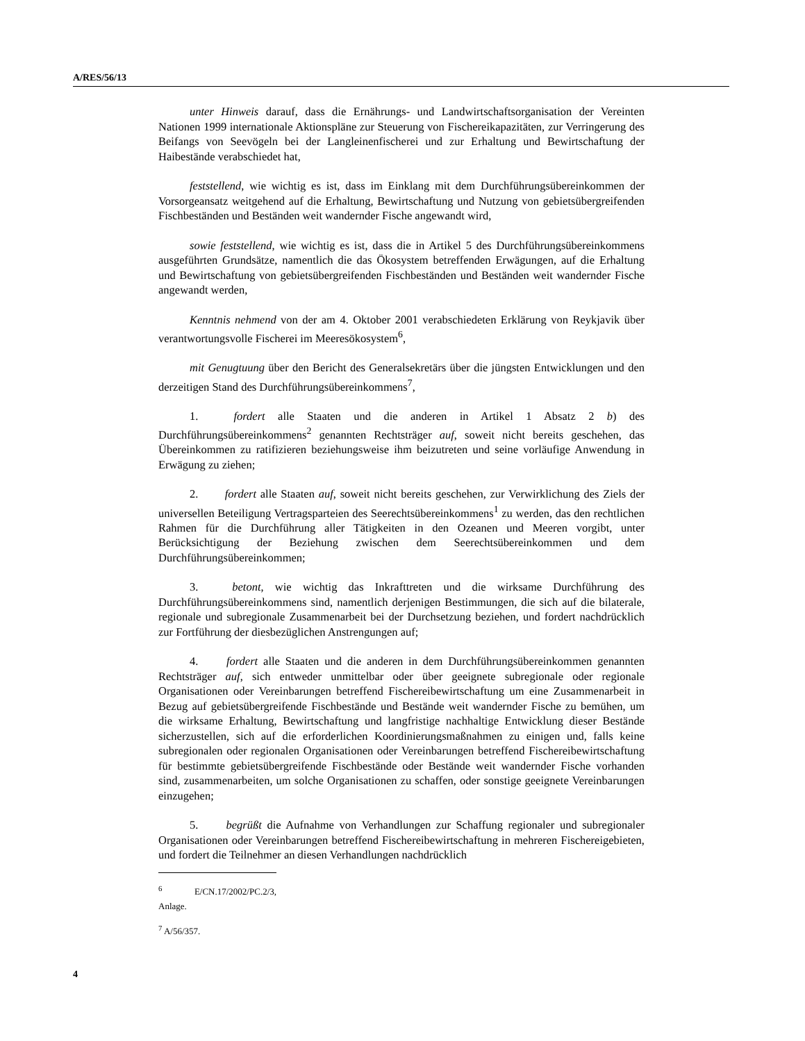A/RES/56/13
unter Hinweis darauf, dass die Ernährungs- und Landwirtschaftsorganisation der Vereinten Nationen 1999 internationale Aktionspläne zur Steuerung von Fischereikapazitäten, zur Verringerung des Beifangs von Seevögeln bei der Langleinenfischerei und zur Erhaltung und Bewirtschaftung der Haibestände verabschiedet hat,
feststellend, wie wichtig es ist, dass im Einklang mit dem Durchführungsübereinkommen der Vorsorgeansatz weitgehend auf die Erhaltung, Bewirtschaftung und Nutzung von gebietsübergreifenden Fischbeständen und Beständen weit wandernder Fische angewandt wird,
sowie feststellend, wie wichtig es ist, dass die in Artikel 5 des Durchführungsübereinkommens ausgeführten Grundsätze, namentlich die das Ökosystem betreffenden Erwägungen, auf die Erhaltung und Bewirtschaftung von gebietsübergreifenden Fischbeständen und Beständen weit wandernder Fische angewandt werden,
Kenntnis nehmend von der am 4. Oktober 2001 verabschiedeten Erklärung von Reykjavik über verantwortungsvolle Fischerei im Meeresökosystem<sup>6</sup>,
mit Genugtuung über den Bericht des Generalsekretärs über die jüngsten Entwicklungen und den derzeitigen Stand des Durchführungsübereinkommens<sup>7</sup>,
1. fordert alle Staaten und die anderen in Artikel 1 Absatz 2 b) des Durchführungsübereinkommens<sup>2</sup> genannten Rechtsträger auf, soweit nicht bereits geschehen, das Übereinkommen zu ratifizieren beziehungsweise ihm beizutreten und seine vorläufige Anwendung in Erwägung zu ziehen;
2. fordert alle Staaten auf, soweit nicht bereits geschehen, zur Verwirklichung des Ziels der universellen Beteiligung Vertragsparteien des Seerechtsübereinkommens<sup>1</sup> zu werden, das den rechtlichen Rahmen für die Durchführung aller Tätigkeiten in den Ozeanen und Meeren vorgibt, unter Berücksichtigung der Beziehung zwischen dem Seerechtsübereinkommen und dem Durchführungsübereinkommen;
3. betont, wie wichtig das Inkrafttreten und die wirksame Durchführung des Durchführungsübereinkommens sind, namentlich derjenigen Bestimmungen, die sich auf die bilaterale, regionale und subregionale Zusammenarbeit bei der Durchsetzung beziehen, und fordert nachdrücklich zur Fortführung der diesbezüglichen Anstrengungen auf;
4. fordert alle Staaten und die anderen in dem Durchführungsübereinkommen genannten Rechtsträger auf, sich entweder unmittelbar oder über geeignete subregionale oder regionale Organisationen oder Vereinbarungen betreffend Fischereibewirtschaftung um eine Zusammenarbeit in Bezug auf gebietsübergreifende Fischbestände und Bestände weit wandernder Fische zu bemühen, um die wirksame Erhaltung, Bewirtschaftung und langfristige nachhaltige Entwicklung dieser Bestände sicherzustellen, sich auf die erforderlichen Koordinierungsmaßnahmen zu einigen und, falls keine subregionalen oder regionalen Organisationen oder Vereinbarungen betreffend Fischereibewirtschaftung für bestimmte gebietsübergreifende Fischbestände oder Bestände weit wandernder Fische vorhanden sind, zusammenarbeiten, um solche Organisationen zu schaffen, oder sonstige geeignete Vereinbarungen einzugehen;
5. begrüßt die Aufnahme von Verhandlungen zur Schaffung regionaler und subregionaler Organisationen oder Vereinbarungen betreffend Fischereibewirtschaftung in mehreren Fischereigebieten, und fordert die Teilnehmer an diesen Verhandlungen nachdrücklich
<sup>6</sup> E/CN.17/2002/PC.2/3, Anlage.
<sup>7</sup> A/56/357.
4